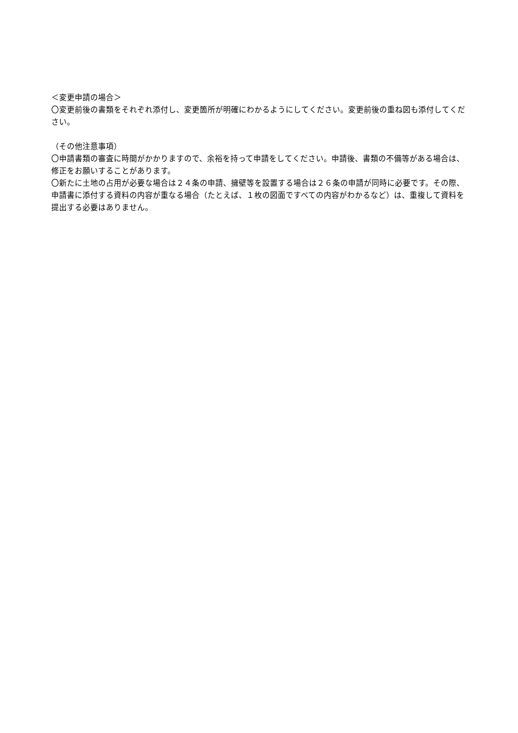＜変更申請の場合＞
〇変更前後の書類をそれぞれ添付し、変更箇所が明確にわかるようにしてください。変更前後の重ね図も添付してください。
（その他注意事項）
〇申請書類の審査に時間がかかりますので、余裕を持って申請をしてください。申請後、書類の不備等がある場合は、修正をお願いすることがあります。
〇新たに土地の占用が必要な場合は２４条の申請、擁壁等を設置する場合は２６条の申請が同時に必要です。その際、申請書に添付する資料の内容が重なる場合（たとえば、１枚の図面ですべての内容がわかるなど）は、重複して資料を提出する必要はありません。